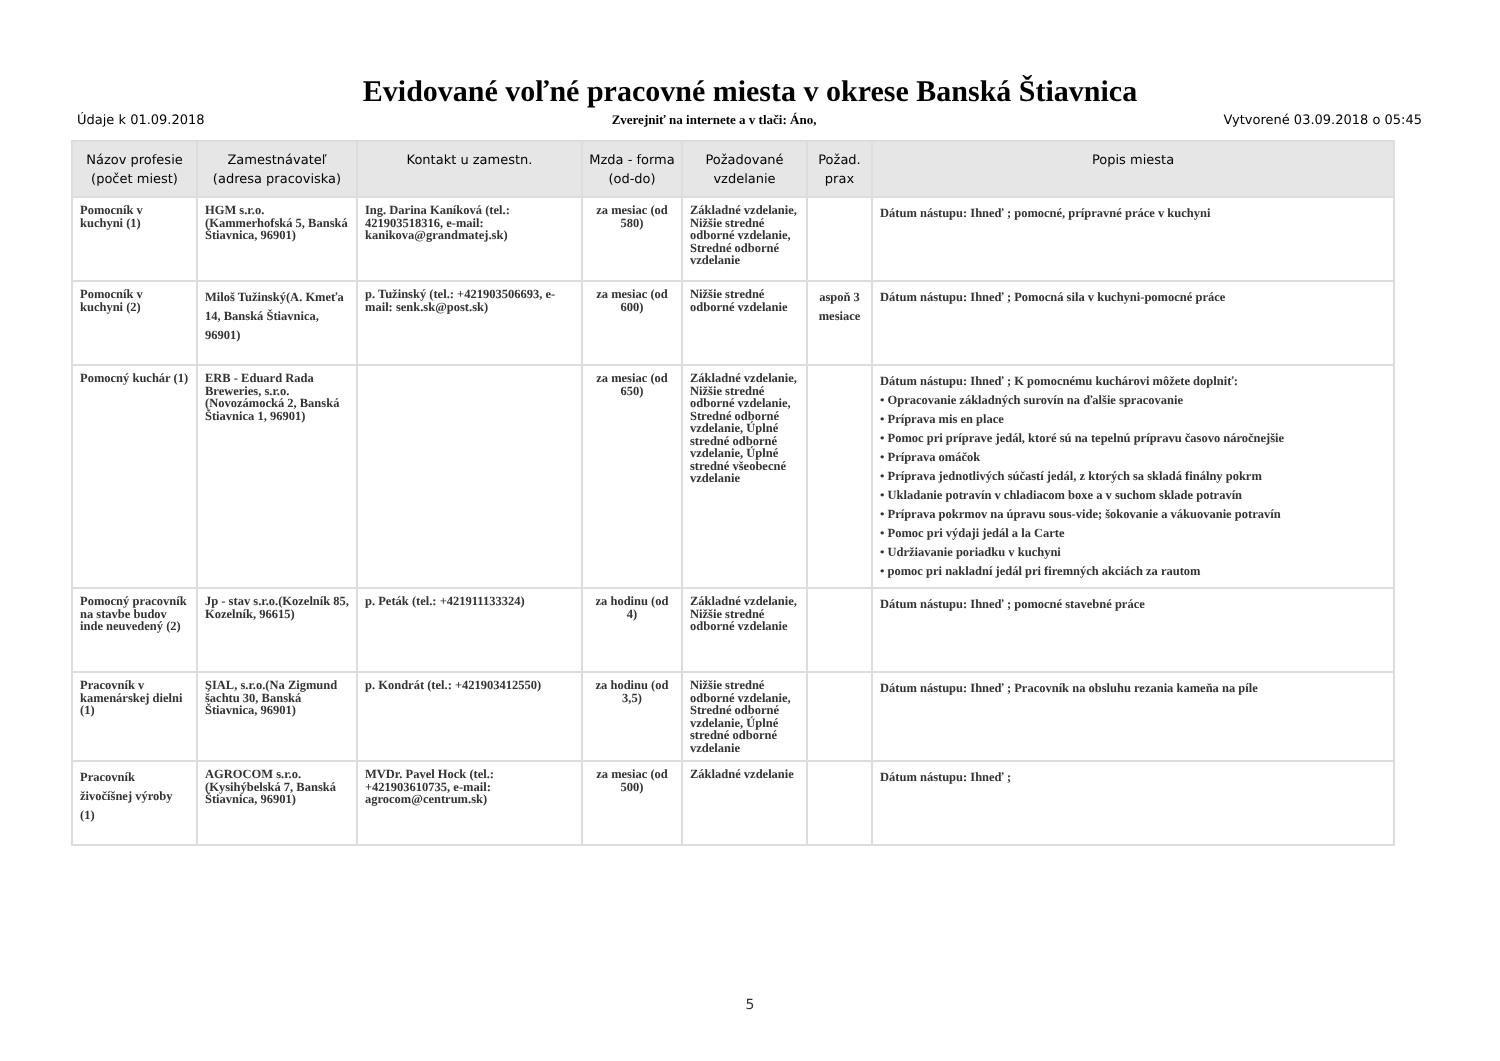Evidované voľné pracovné miesta v okrese Banská Štiavnica
Údaje k 01.09.2018 Zverejniť na internete a v tlači: Áno,
Vytvorené 03.09.2018 o 05:45
| Názov profesie (počet miest) | Zamestnávateľ (adresa pracoviska) | Kontakt u zamestn. | Mzda - forma (od-do) | Požadované vzdelanie | Požad. prax | Popis miesta |
| --- | --- | --- | --- | --- | --- | --- |
| Pomocník v kuchyni (1) | HGM s.r.o.(Kammerhofská 5, Banská Štiavnica, 96901) | Ing. Darina Kaníková (tel.: 421903518316, e-mail: kanikova@grandmatej.sk) | za mesiac (od 580) | Základné vzdelanie, Nižšie stredné odborné vzdelanie, Stredné odborné vzdelanie | | Dátum nástupu: Ihneď ; pomocné, prípravné práce v kuchyni |
| Pomocník v kuchyni (2) | Miloš Tužinský(A. Kmeťa 14, Banská Štiavnica, 96901) | p. Tužinský (tel.: +421903506693, e-mail: senk.sk@post.sk) | za mesiac (od 600) | Nižšie stredné odborné vzdelanie | aspoň 3 mesiace | Dátum nástupu: Ihneď ; Pomocná sila v kuchyni-pomocné práce |
| Pomocný kuchár (1) | ERB - Eduard Rada Breweries, s.r.o.(Novozámocká 2, Banská Štiavnica 1, 96901) | | za mesiac (od 650) | Základné vzdelanie, Nižšie stredné odborné vzdelanie, Stredné odborné vzdelanie, Úplné stredné odborné vzdelanie, Úplné stredné všeobecné vzdelanie | | Dátum nástupu: Ihneď ; K pomocnému kuchárovi môžete doplniť: • Opracovanie základných surovín na ďalšie spracovanie • Príprava mis en place • Pomoc pri príprave jedál, ktoré sú na tepelnú prípravu časovo náročnejšie • Príprava omáčok • Príprava jednotlivých súčastí jedál, z ktorých sa skladá finálny pokrm • Ukladanie potravín v chladiacom boxe a v suchom sklade potravín • Príprava pokrmov na úpravu sous-vide; šokovanie a vákuovanie potravín • Pomoc pri výdaji jedál a la Carte • Udržiavanie poriadku v kuchyni • pomoc pri nakladní jedál pri firemných akciách za rautom |
| Pomocný pracovník na stavbe budov inde neuvedený (2) | Jp - stav s.r.o.(Kozelník 85, Kozelník, 96615) | p. Peták (tel.: +421911133324) | za hodinu (od 4) | Základné vzdelanie, Nižšie stredné odborné vzdelanie | | Dátum nástupu: Ihneď ; pomocné stavebné práce |
| Pracovník v kamenárskej dielni (1) | ŞIAL, s.r.o.(Na Zigmund šachtu 30, Banská Štiavnica, 96901) | p. Kondrát (tel.: +421903412550) | za hodinu (od 3,5) | Nižšie stredné odborné vzdelanie, Stredné odborné vzdelanie, Úplné stredné odborné vzdelanie | | Dátum nástupu: Ihneď ; Pracovník na obsluhu rezania kameňa na píle |
| Pracovník živočíšnej výroby (1) | AGROCOM s.r.o.(Kysihýbelská 7, Banská Štiavnica, 96901) | MVDr. Pavel Hock (tel.: +421903610735, e-mail: agrocom@centrum.sk) | za mesiac (od 500) | Základné vzdelanie | | Dátum nástupu: Ihneď ; |
5